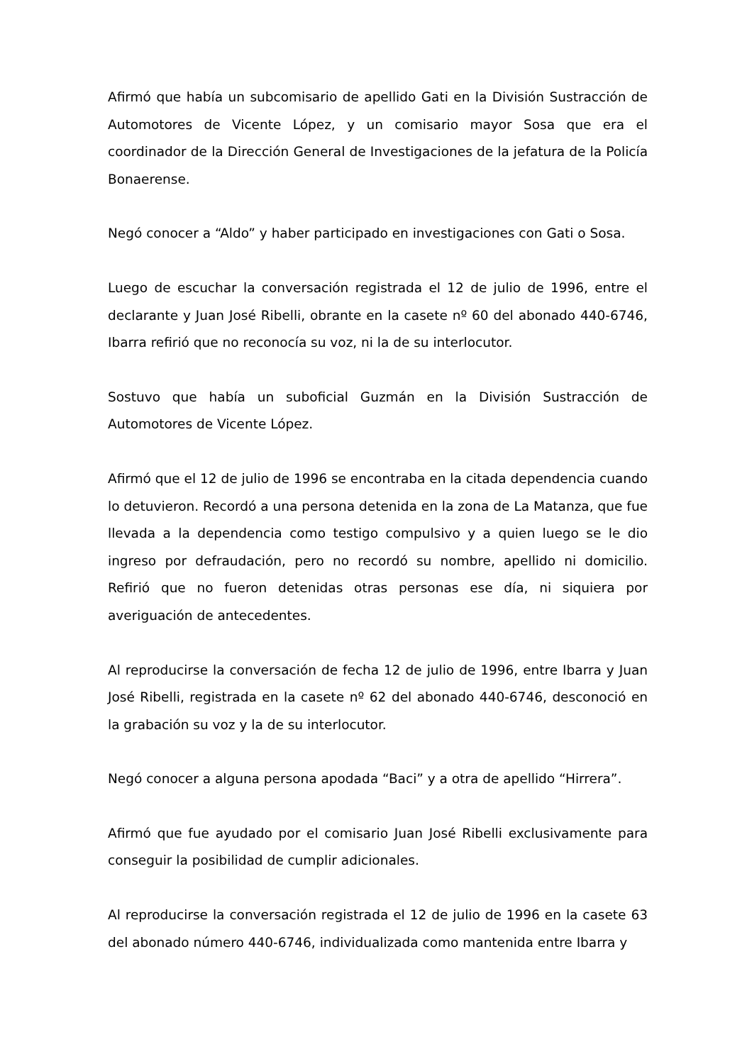Afirmó que había un subcomisario de apellido Gati en la División Sustracción de Automotores de Vicente López, y un comisario mayor Sosa que era el coordinador de la Dirección General de Investigaciones de la jefatura de la Policía Bonaerense.
Negó conocer a “Aldo” y haber participado en investigaciones con Gati o Sosa.
Luego de escuchar la conversación registrada el 12 de julio de 1996, entre el declarante y Juan José Ribelli, obrante en la casete nº 60 del abonado 440-6746, Ibarra refirió que no reconocía su voz, ni la de su interlocutor.
Sostuvo que había un suboficial Guzmán en la División Sustracción de Automotores de Vicente López.
Afirmó que el 12 de julio de 1996 se encontraba en la citada dependencia cuando lo detuvieron. Recordó a una persona detenida en la zona de La Matanza, que fue llevada a la dependencia como testigo compulsivo y a quien luego se le dio ingreso por defraudación, pero no recordó su nombre, apellido ni domicilio. Refirió que no fueron detenidas otras personas ese día, ni siquiera por averiguación de antecedentes.
Al reproducirse la conversación de fecha 12 de julio de 1996, entre Ibarra y Juan José Ribelli, registrada en la casete nº 62 del abonado 440-6746, desconoció en la grabación su voz y la de su interlocutor.
Negó conocer a alguna persona apodada “Baci” y a otra de apellido “Hirrera”.
Afirmó que fue ayudado por el comisario Juan José Ribelli exclusivamente para conseguir la posibilidad de cumplir adicionales.
Al reproducirse la conversación registrada el 12 de julio de 1996 en la casete 63 del abonado número 440-6746, individualizada como mantenida entre Ibarra y